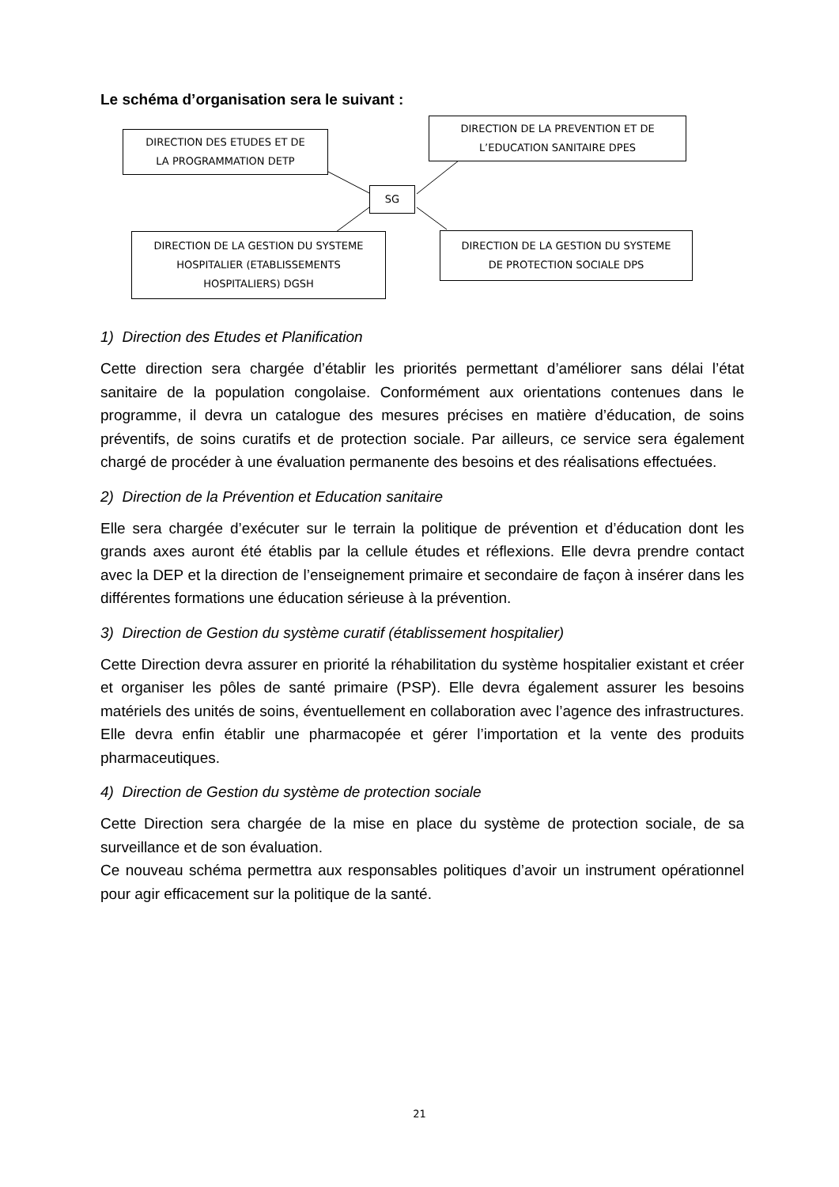Le schéma d’organisation sera le suivant :
DIRECTION DES ETUDES ET DE
LA PROGRAMMATION DETP
DIRECTION DE LA PREVENTION ET DE
L’EDUCATION SANITAIRE DPES
SG
DIRECTION DE LA GESTION DU SYSTEME
HOSPITALIER (ETABLISSEMENTS
HOSPITALIERS) DGSH
DIRECTION DE LA GESTION DU SYSTEME
DE PROTECTION SOCIALE DPS
1) Direction des Etudes et Planification
Cette direction sera chargée d’établir les priorités permettant d’améliorer sans délai l’état sanitaire de la population congolaise. Conformément aux orientations contenues dans le programme, il devra un catalogue des mesures précises en matière d’éducation, de soins préventifs, de soins curatifs et de protection sociale. Par ailleurs, ce service sera également chargé de procéder à une évaluation permanente des besoins et des réalisations effectuées.
2) Direction de la Prévention et Education sanitaire
Elle sera chargée d’exécuter sur le terrain la politique de prévention et d’éducation dont les grands axes auront été établis par la cellule études et réflexions. Elle devra prendre contact avec la DEP et la direction de l’enseignement primaire et secondaire de façon à insérer dans les différentes formations une éducation sérieuse à la prévention.
3) Direction de Gestion du système curatif (établissement hospitalier)
Cette Direction devra assurer en priorité la réhabilitation du système hospitalier existant et créer et organiser les pôles de santé primaire (PSP). Elle devra également assurer les besoins matériels des unités de soins, éventuellement en collaboration avec l’agence des infrastructures. Elle devra enfin établir une pharmacopée et gérer l’importation et la vente des produits pharmaceutiques.
4) Direction de Gestion du système de protection sociale
Cette Direction sera chargée de la mise en place du système de protection sociale, de sa surveillance et de son évaluation.
Ce nouveau schéma permettra aux responsables politiques d’avoir un instrument opérationnel pour agir efficacement sur la politique de la santé.
21